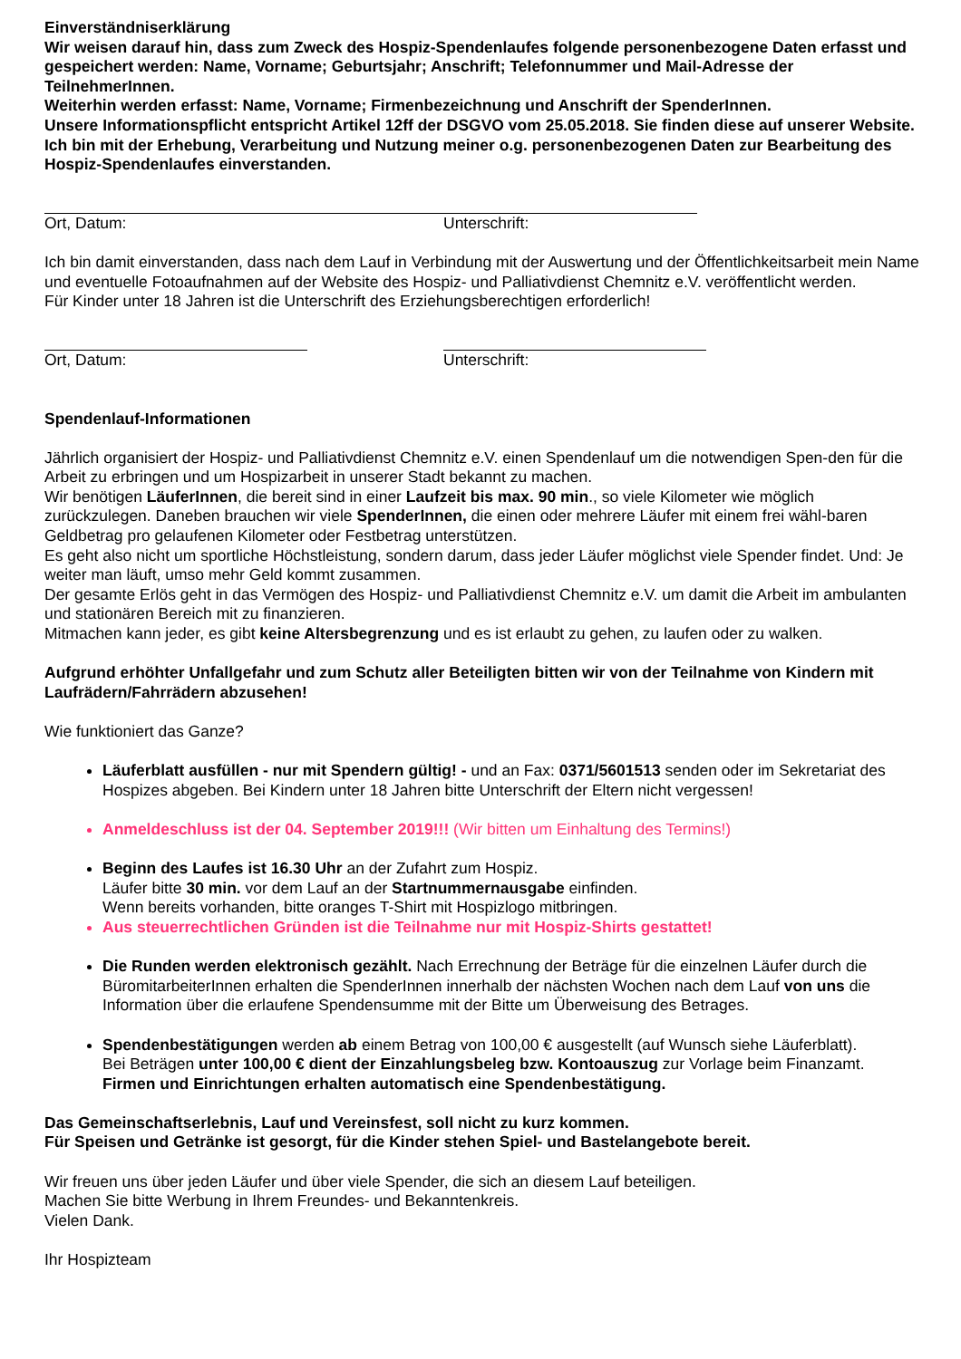Einverständniserklärung
Wir weisen darauf hin, dass zum Zweck des Hospiz-Spendenlaufes folgende personenbezogene Daten erfasst und gespeichert werden: Name, Vorname; Geburtsjahr; Anschrift; Telefonnummer und Mail-Adresse der TeilnehmerInnen.
Weiterhin werden erfasst: Name, Vorname; Firmenbezeichnung und Anschrift der SpenderInnen.
Unsere Informationspflicht entspricht Artikel 12ff der DSGVO vom 25.05.2018. Sie finden diese auf unserer Website.
Ich bin mit der Erhebung, Verarbeitung und Nutzung meiner o.g. personenbezogenen Daten zur Bearbeitung des Hospiz-Spendenlaufes einverstanden.
Ort, Datum: Unterschrift:
Ich bin damit einverstanden, dass nach dem Lauf in Verbindung mit der Auswertung und der Öffentlichkeitsarbeit mein Name und eventuelle Fotoaufnahmen auf der Website des Hospiz- und Palliativdienst Chemnitz e.V. veröffentlicht werden.
Für Kinder unter 18 Jahren ist die Unterschrift des Erziehungsberechtigen erforderlich!
Ort, Datum: Unterschrift:
Spendenlauf-Informationen
Jährlich organisiert der Hospiz- und Palliativdienst Chemnitz e.V. einen Spendenlauf um die notwendigen Spen-den für die Arbeit zu erbringen und um Hospizarbeit in unserer Stadt bekannt zu machen.
Wir benötigen LäuferInnen, die bereit sind in einer Laufzeit bis max. 90 min., so viele Kilometer wie möglich zurückzulegen. Daneben brauchen wir viele SpenderInnen, die einen oder mehrere Läufer mit einem frei wähl-baren Geldbetrag pro gelaufenen Kilometer oder Festbetrag unterstützen.
Es geht also nicht um sportliche Höchstleistung, sondern darum, dass jeder Läufer möglichst viele Spender findet. Und: Je weiter man läuft, umso mehr Geld kommt zusammen.
Der gesamte Erlös geht in das Vermögen des Hospiz- und Palliativdienst Chemnitz e.V. um damit die Arbeit im ambulanten und stationären Bereich mit zu finanzieren.
Mitmachen kann jeder, es gibt keine Altersbegrenzung und es ist erlaubt zu gehen, zu laufen oder zu walken.
Aufgrund erhöhter Unfallgefahr und zum Schutz aller Beteiligten bitten wir von der Teilnahme von Kindern mit Laufrädern/Fahrrädern abzusehen!
Wie funktioniert das Ganze?
Läuferblatt ausfüllen - nur mit Spendern gültig! - und an Fax: 0371/5601513 senden oder im Sekretariat des Hospizes abgeben. Bei Kindern unter 18 Jahren bitte Unterschrift der Eltern nicht vergessen!
Anmeldeschluss ist der 04. September 2019!!! (Wir bitten um Einhaltung des Termins!)
Beginn des Laufes ist 16.30 Uhr an der Zufahrt zum Hospiz.
Läufer bitte 30 min. vor dem Lauf an der Startnummernausgabe einfinden.
Wenn bereits vorhanden, bitte oranges T-Shirt mit Hospizlogo mitbringen.
Aus steuerrechtlichen Gründen ist die Teilnahme nur mit Hospiz-Shirts gestattet!
Die Runden werden elektronisch gezählt. Nach Errechnung der Beträge für die einzelnen Läufer durch die BüromitarbeiterInnen erhalten die SpenderInnen innerhalb der nächsten Wochen nach dem Lauf von uns die Information über die erlaufene Spendensumme mit der Bitte um Überweisung des Betrages.
Spendenbestätigungen werden ab einem Betrag von 100,00 € ausgestellt (auf Wunsch siehe Läuferblatt).
Bei Beträgen unter 100,00 € dient der Einzahlungsbeleg bzw. Kontoauszug zur Vorlage beim Finanzamt.
Firmen und Einrichtungen erhalten automatisch eine Spendenbestätigung.
Das Gemeinschaftserlebnis, Lauf und Vereinsfest, soll nicht zu kurz kommen.
Für Speisen und Getränke ist gesorgt, für die Kinder stehen Spiel- und Bastelangebote bereit.
Wir freuen uns über jeden Läufer und über viele Spender, die sich an diesem Lauf beteiligen.
Machen Sie bitte Werbung in Ihrem Freundes- und Bekanntenkreis.
Vielen Dank.
Ihr Hospizteam